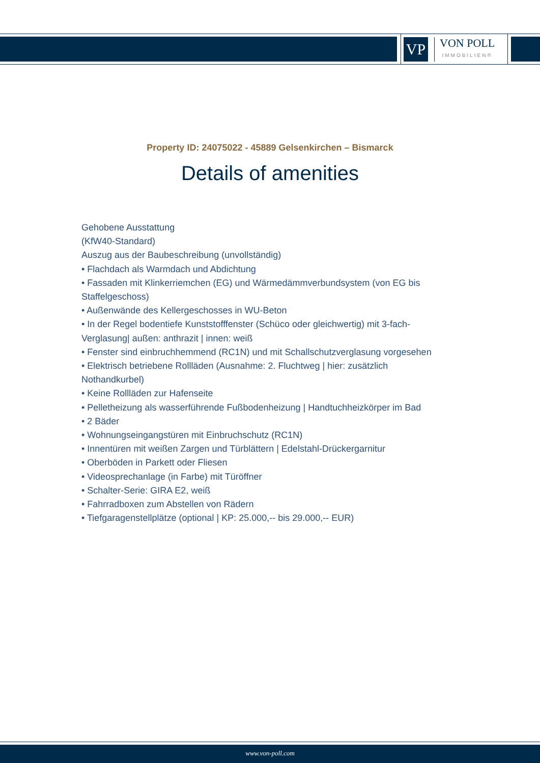VP
VON POLL
IMMOBILIEN®
Property ID: 24075022 - 45889 Gelsenkirchen – Bismarck
Details of amenities
Gehobene Ausstattung
(KfW40-Standard)
Auszug aus der Baubeschreibung (unvollständig)
• Flachdach als Warmdach und Abdichtung
• Fassaden mit Klinkerriemchen (EG) und Wärmedämmverbundsystem (von EG bis Staffelgeschoss)
• Außenwände des Kellergeschosses in WU-Beton
• In der Regel bodentiefe Kunststofffenster (Schüco oder gleichwertig) mit 3-fach-Verglasung| außen: anthrazit | innen: weiß
• Fenster sind einbruchhemmend (RC1N) und mit Schallschutzverglasung vorgesehen
• Elektrisch betriebene Rollläden (Ausnahme: 2. Fluchtweg | hier: zusätzlich Nothandkurbel)
• Keine Rollläden zur Hafenseite
• Pelletheizung als wasserführende Fußbodenheizung | Handtuchheizkörper im Bad
• 2 Bäder
• Wohnungseingangstüren mit Einbruchschutz (RC1N)
• Innentüren mit weißen Zargen und Türblättern | Edelstahl-Drückergarnitur
• Oberböden in Parkett oder Fliesen
• Videosprechanlage (in Farbe) mit Türöffner
• Schalter-Serie: GIRA E2, weiß
• Fahrradboxen zum Abstellen von Rädern
• Tiefgaragenstellplätze (optional | KP: 25.000,-- bis 29.000,-- EUR)
www.von-poll.com